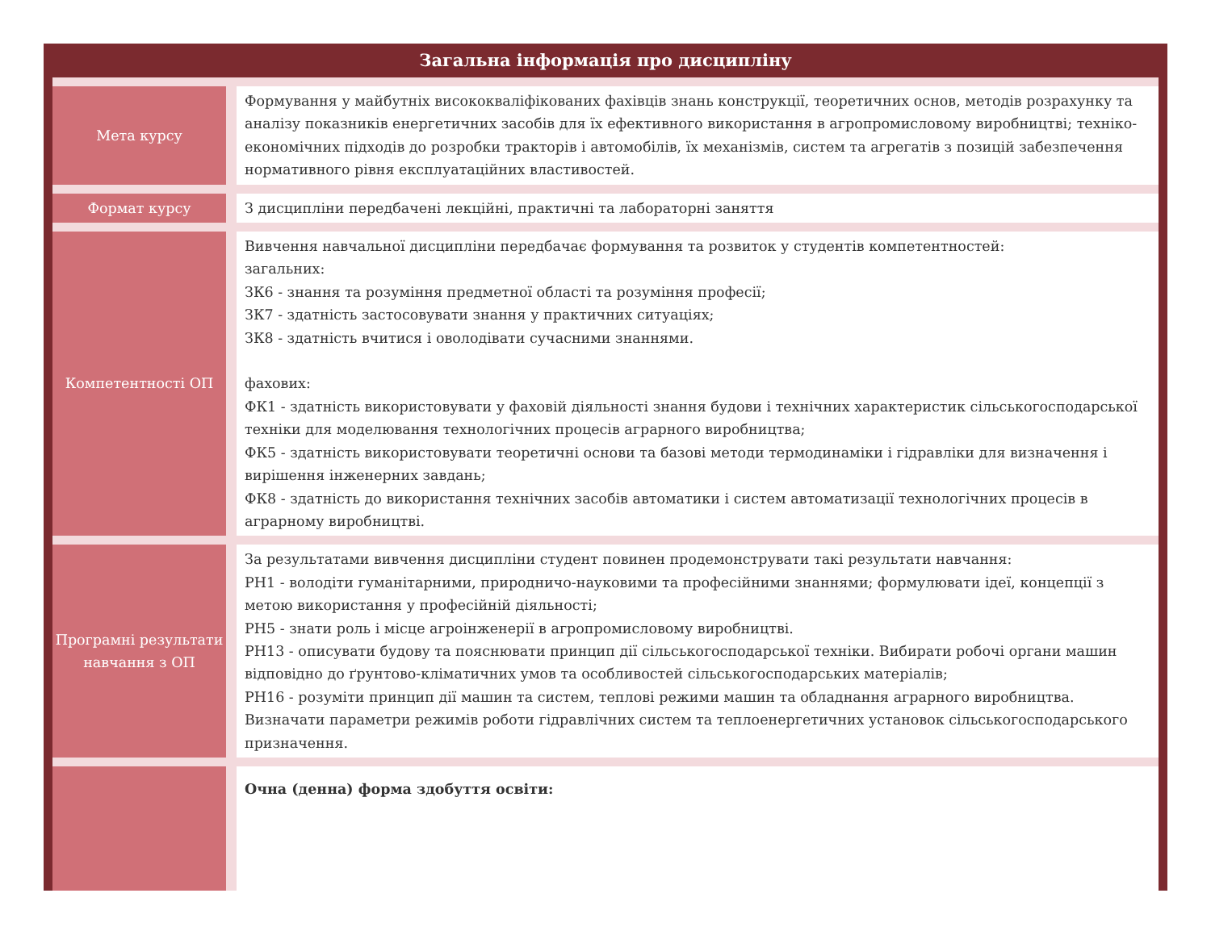Загальна інформація про дисципліну
| Мета курсу | | Формування у майбутніх висококваліфікованих фахівців знань конструкції, теоретичних основ, методів розрахунку та аналізу показників енергетичних засобів для їх ефективного використання в агропромисловому виробництві; техніко-економічних підходів до розробки тракторів і автомобілів, їх механізмів, систем та агрегатів з позицій забезпечення нормативного рівня експлуатаційних властивостей. |
| Формат курсу | | З дисципліни передбачені лекційні, практичні та лабораторні заняття |
| Компетентності ОП | | Вивчення навчальної дисципліни передбачає формування та розвиток у студентів компетентностей: загальних: ЗК6 - знання та розуміння предметної області та розуміння професії; ЗК7 - здатність застосовувати знання у практичних ситуаціях; ЗК8 - здатність вчитися і оволодівати сучасними знаннями. фахових: ФК1 - здатність використовувати у фаховій діяльності знання будови і технічних характеристик сільськогосподарської техніки для моделювання технологічних процесів аграрного виробництва; ФК5 - здатність використовувати теоретичні основи та базові методи термодинаміки і гідравліки для визначення і вирішення інженерних завдань; ФК8 - здатність до використання технічних засобів автоматики і систем автоматизації технологічних процесів в аграрному виробництві. |
| Програмні результати навчання з ОП | | За результатами вивчення дисципліни студент повинен продемонструвати такі результати навчання: РН1 - володіти гуманітарними, природничо-науковими та професійними знаннями; формулювати ідеї, концепції з метою використання у професійній діяльності; РН5 - знати роль і місце агроінженерії в агропромисловому виробництві. РН13 - описувати будову та пояснювати принцип дії сільськогосподарської техніки. Вибирати робочі органи машин відповідно до ґрунтово-кліматичних умов та особливостей сільськогосподарських матеріалів; РН16 - розуміти принцип дії машин та систем, теплові режими машин та обладнання аграрного виробництва. Визначати параметри режимів роботи гідравлічних систем та теплоенергетичних установок сільськогосподарського призначення. |
| | | Очна (денна) форма здобуття освіти: |